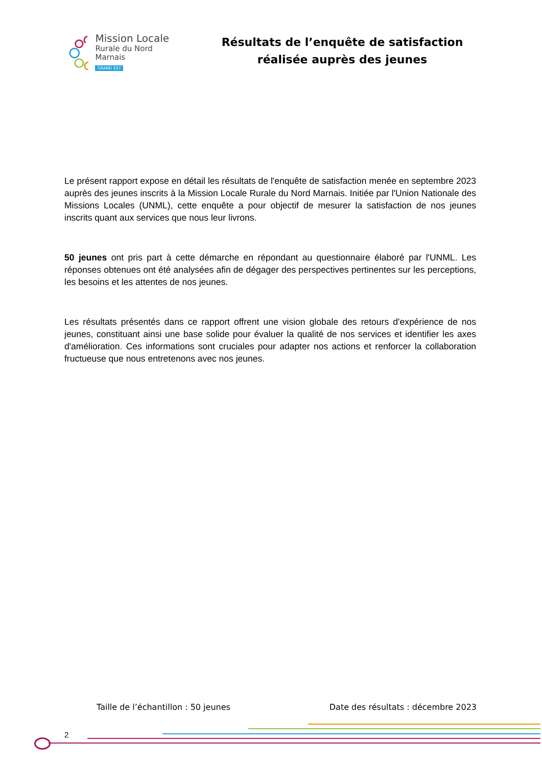Mission Locale
Rurale du Nord Marnais
GRAND EST
Résultats de l’enquête de satisfaction réalisée auprès des jeunes
Le présent rapport expose en détail les résultats de l'enquête de satisfaction menée en septembre 2023 auprès des jeunes inscrits à la Mission Locale Rurale du Nord Marnais. Initiée par l'Union Nationale des Missions Locales (UNML), cette enquête a pour objectif de mesurer la satisfaction de nos jeunes inscrits quant aux services que nous leur livrons.
50 jeunes ont pris part à cette démarche en répondant au questionnaire élaboré par l'UNML. Les réponses obtenues ont été analysées afin de dégager des perspectives pertinentes sur les perceptions, les besoins et les attentes de nos jeunes.
Les résultats présentés dans ce rapport offrent une vision globale des retours d'expérience de nos jeunes, constituant ainsi une base solide pour évaluer la qualité de nos services et identifier les axes d'amélioration. Ces informations sont cruciales pour adapter nos actions et renforcer la collaboration fructueuse que nous entretenons avec nos jeunes.
Taille de l’échantillon : 50 jeunes Date des résultats : décembre 2023
2